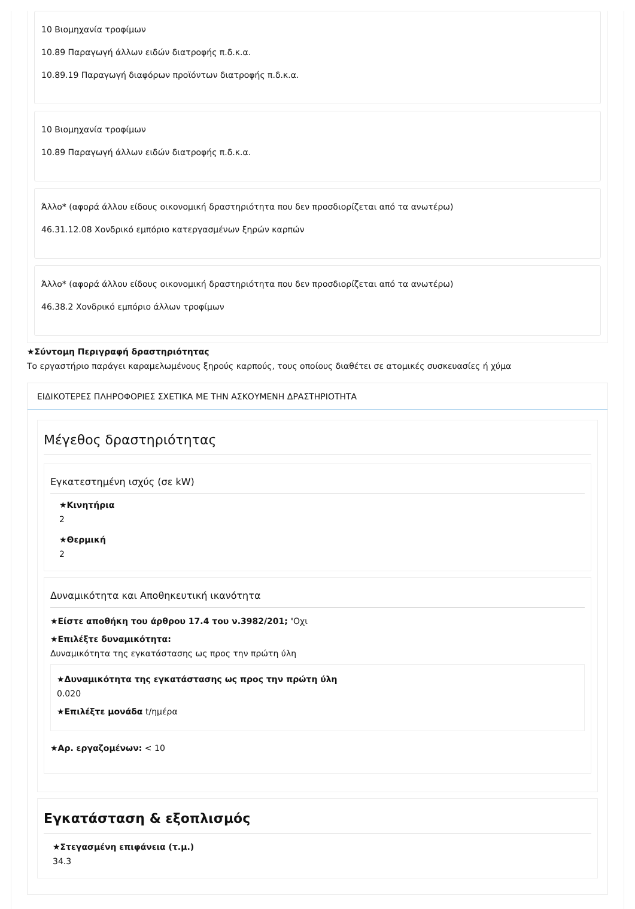10 Βιομηχανία τροφίμων
10.89 Παραγωγή άλλων ειδών διατροφής π.δ.κ.α.
10.89.19 Παραγωγή διαφόρων προϊόντων διατροφής π.δ.κ.α.
10 Βιομηχανία τροφίμων
10.89 Παραγωγή άλλων ειδών διατροφής π.δ.κ.α.
Άλλο* (αφορά άλλου είδους οικονομική δραστηριότητα που δεν προσδιορίζεται από τα ανωτέρω)
46.31.12.08 Χονδρικό εμπόριο κατεργασμένων ξηρών καρπών
Άλλο* (αφορά άλλου είδους οικονομική δραστηριότητα που δεν προσδιορίζεται από τα ανωτέρω)
46.38.2 Χονδρικό εμπόριο άλλων τροφίμων
★Σύντομη Περιγραφή δραστηριότητας
Το εργαστήριο παράγει καραμελωμένους ξηρούς καρπούς, τους οποίους διαθέτει σε ατομικές συσκευασίες ή χύμα
ΕΙΔΙΚΟΤΕΡΕΣ ΠΛΗΡΟΦΟΡΙΕΣ ΣΧΕΤΙΚΑ ΜΕ ΤΗΝ ΑΣΚΟΥΜΕΝΗ ΔΡΑΣΤΗΡΙΟΤΗΤΑ
Μέγεθος δραστηριότητας
Εγκατεστημένη ισχύς (σε kW)
★Κινητήρια
2
★Θερμική
2
Δυναμικότητα και Αποθηκευτική ικανότητα
★Είστε αποθήκη του άρθρου 17.4 του ν.3982/201; 'Οχι
★Επιλέξτε δυναμικότητα:
Δυναμικότητα της εγκατάστασης ως προς την πρώτη ύλη
★Δυναμικότητα της εγκατάστασης ως προς την πρώτη ύλη
0.020
★Επιλέξτε μονάδα t/ημέρα
★Αρ. εργαζομένων: < 10
Εγκατάσταση & εξοπλισμός
★Στεγασμένη επιφάνεια (τ.μ.)
34.3